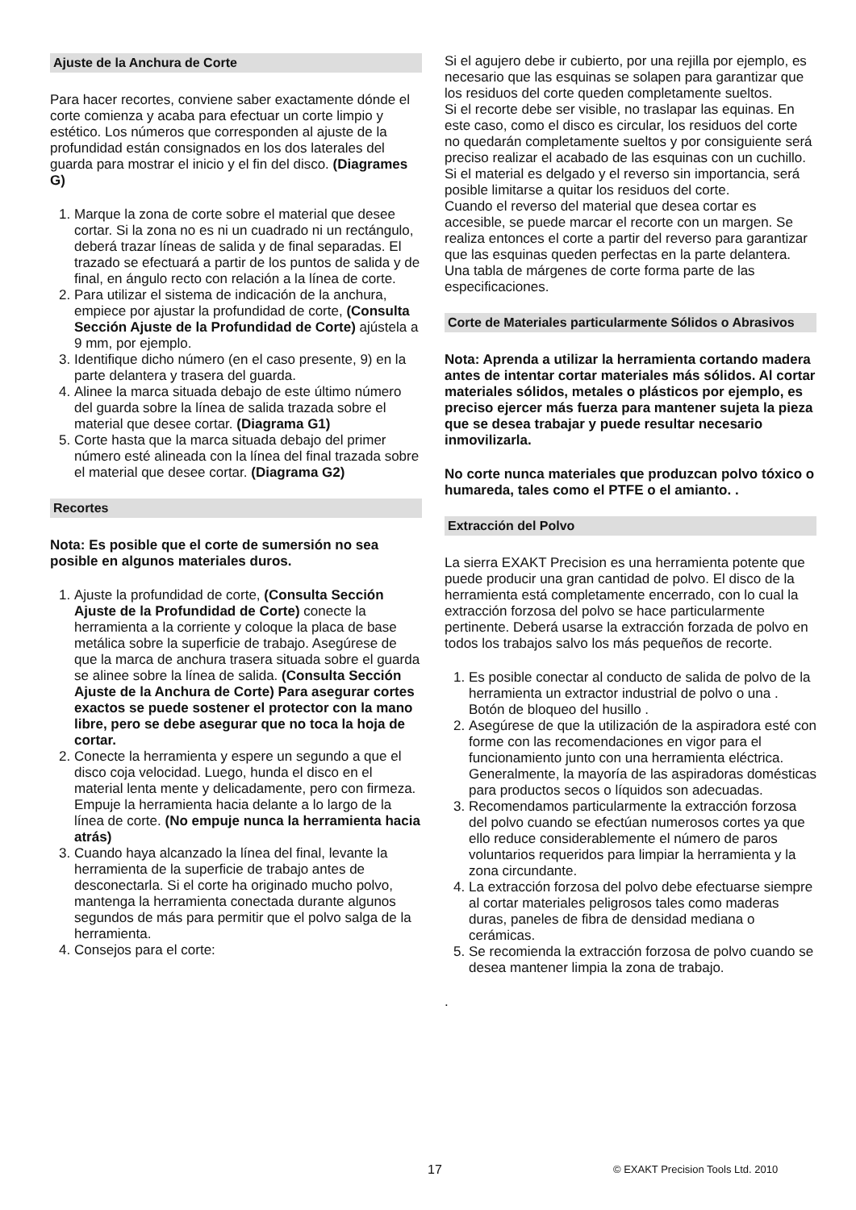Ajuste de la Anchura de Corte
Para hacer recortes, conviene saber exactamente dónde el corte comienza y acaba para efectuar un corte limpio y estético. Los números que corresponden al ajuste de la profundidad están consignados en los dos laterales del guarda para mostrar el inicio y el fin del disco. (Diagrames G)
1. Marque la zona de corte sobre el material que desee cortar. Si la zona no es ni un cuadrado ni un rectángulo, deberá trazar líneas de salida y de final separadas. El trazado se efectuará a partir de los puntos de salida y de final, en ángulo recto con relación a la línea de corte.
2. Para utilizar el sistema de indicación de la anchura, empiece por ajustar la profundidad de corte, (Consulta Sección Ajuste de la Profundidad de Corte) ajústela a 9 mm, por ejemplo.
3. Identifique dicho número (en el caso presente, 9) en la parte delantera y trasera del guarda.
4. Alinee la marca situada debajo de este último número del guarda sobre la línea de salida trazada sobre el material que desee cortar. (Diagrama G1)
5. Corte hasta que la marca situada debajo del primer número esté alineada con la línea del final trazada sobre el material que desee cortar. (Diagrama G2)
Recortes
Nota: Es posible que el corte de sumersión no sea posible en algunos materiales duros.
1. Ajuste la profundidad de corte, (Consulta Sección Ajuste de la Profundidad de Corte) conecte la herramienta a la corriente y coloque la placa de base metálica sobre la superficie de trabajo. Asegúrese de que la marca de anchura trasera situada sobre el guarda se alinee sobre la línea de salida. (Consulta Sección Ajuste de la Anchura de Corte) Para asegurar cortes exactos se puede sostener el protector con la mano libre, pero se debe asegurar que no toca la hoja de cortar.
2. Conecte la herramienta y espere un segundo a que el disco coja velocidad. Luego, hunda el disco en el material lenta mente y delicadamente, pero con firmeza. Empuje la herramienta hacia delante a lo largo de la línea de corte. (No empuje nunca la herramienta hacia atrás)
3. Cuando haya alcanzado la línea del final, levante la herramienta de la superficie de trabajo antes de desconectarla. Si el corte ha originado mucho polvo, mantenga la herramienta conectada durante algunos segundos de más para permitir que el polvo salga de la herramienta.
4. Consejos para el corte:
Si el agujero debe ir cubierto, por una rejilla por ejemplo, es necesario que las esquinas se solapen para garantizar que los residuos del corte queden completamente sueltos.
Si el recorte debe ser visible, no traslapar las equinas. En este caso, como el disco es circular, los residuos del corte no quedarán completamente sueltos y por consiguiente será preciso realizar el acabado de las esquinas con un cuchillo.
Si el material es delgado y el reverso sin importancia, será posible limitarse a quitar los residuos del corte.
Cuando el reverso del material que desea cortar es accesible, se puede marcar el recorte con un margen. Se realiza entonces el corte a partir del reverso para garantizar que las esquinas queden perfectas en la parte delantera.
Una tabla de márgenes de corte forma parte de las especificaciones.
Corte de Materiales particularmente Sólidos o Abrasivos
Nota: Aprenda a utilizar la herramienta cortando madera antes de intentar cortar materiales más sólidos. Al cortar materiales sólidos, metales o plásticos por ejemplo, es preciso ejercer más fuerza para mantener sujeta la pieza
que se desea trabajar y puede resultar necesario inmovilizarla.
No corte nunca materiales que produzcan polvo tóxico o humareda, tales como el PTFE o el amianto. .
Extracción del Polvo
La sierra EXAKT Precision es una herramienta potente que puede producir una gran cantidad de polvo. El disco de la herramienta está completamente encerrado, con lo cual la extracción forzosa del polvo se hace particularmente pertinente. Deberá usarse la extracción forzada de polvo en todos los trabajos salvo los más pequeños de recorte.
1. Es posible conectar al conducto de salida de polvo de la herramienta un extractor industrial de polvo o una . Botón de bloqueo del husillo .
2. Asegúrese de que la utilización de la aspiradora esté con forme con las recomendaciones en vigor para el funcionamiento junto con una herramienta eléctrica. Generalmente, la mayoría de las aspiradoras domésticas para productos secos o líquidos son adecuadas.
3. Recomendamos particularmente la extracción forzosa del polvo cuando se efectúan numerosos cortes ya que ello reduce considerablemente el número de paros voluntarios requeridos para limpiar la herramienta y la zona circundante.
4. La extracción forzosa del polvo debe efectuarse siempre al cortar materiales peligrosos tales como maderas duras, paneles de fibra de densidad mediana o cerámicas.
5. Se recomienda la extracción forzosa de polvo cuando se desea mantener limpia la zona de trabajo.
.
17 © EXAKT Precision Tools Ltd. 2010